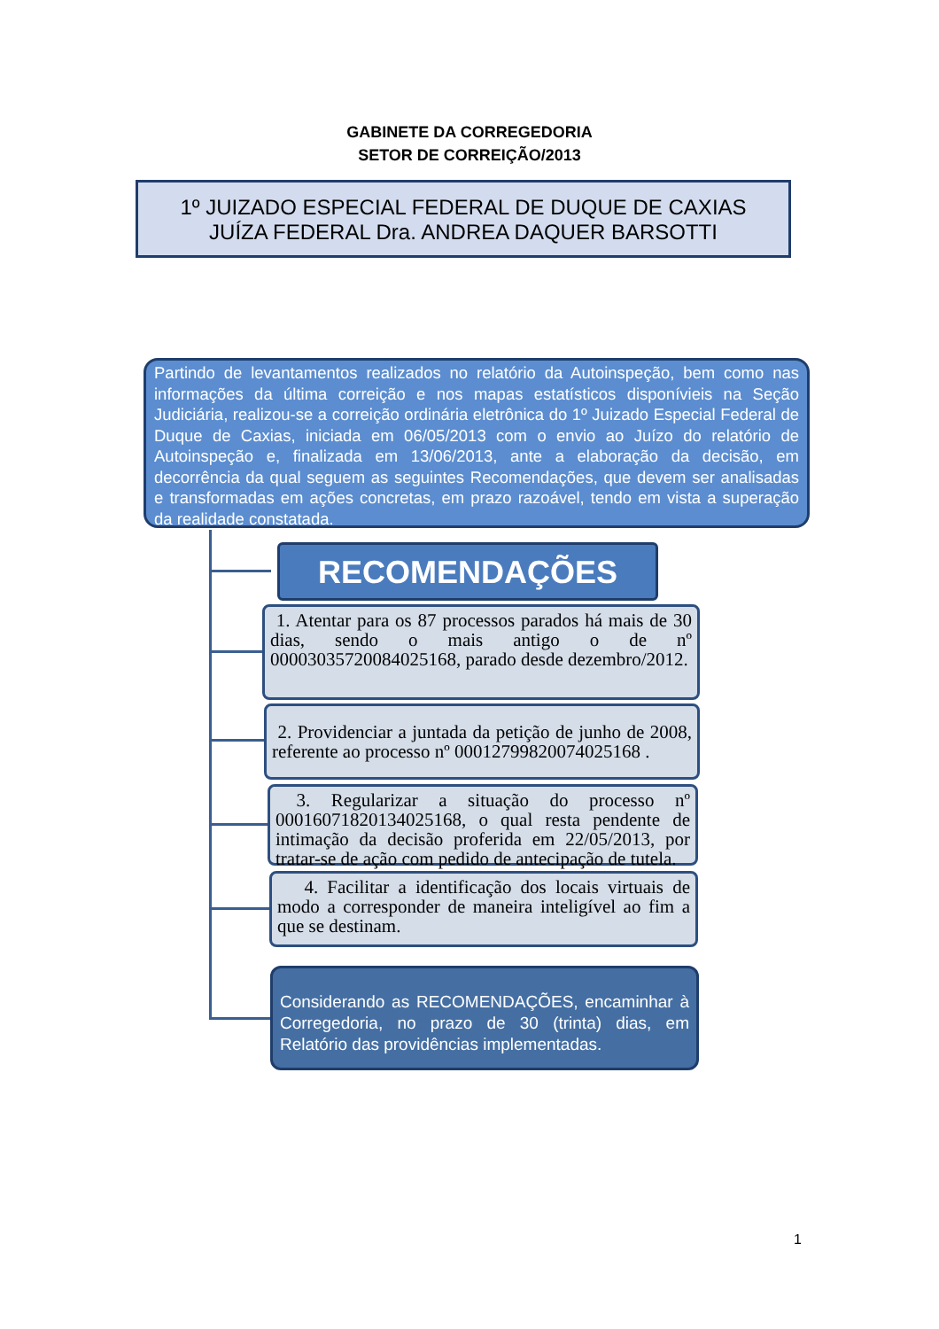GABINETE DA CORREGEDORIA
SETOR DE CORREIÇÃO/2013
1º JUIZADO ESPECIAL FEDERAL DE DUQUE DE CAXIAS
JUÍZA FEDERAL Dra. ANDREA DAQUER BARSOTTI
Partindo de levantamentos realizados no relatório da Autoinspeção, bem como nas informações da última correição e nos mapas estatísticos disponívieis na Seção Judiciária, realizou-se a correição ordinária eletrônica do 1º Juizado Especial Federal de Duque de Caxias, iniciada em 06/05/2013 com o envio ao Juízo do relatório de Autoinspeção e, finalizada em 13/06/2013, ante a elaboração da decisão, em decorrência da qual seguem as seguintes Recomendações, que devem ser analisadas e transformadas em ações concretas, em prazo razoável, tendo em vista a superação da realidade constatada.
RECOMENDAÇÕES
1. Atentar para os 87 processos parados há mais de 30 dias, sendo o mais antigo o de nº 00003035720084025168, parado desde dezembro/2012.
2. Providenciar a juntada da petição de junho de 2008, referente ao processo nº 00012799820074025168 .
3. Regularizar a situação do processo nº 00016071820134025168, o qual resta pendente de intimação da decisão proferida em 22/05/2013, por tratar-se de ação com pedido de antecipação de tutela.
4. Facilitar a identificação dos locais virtuais de modo a corresponder de maneira inteligível ao fim a que se destinam.
Considerando as RECOMENDAÇÕES, encaminhar à Corregedoria, no prazo de 30 (trinta) dias, em Relatório das providências implementadas.
1